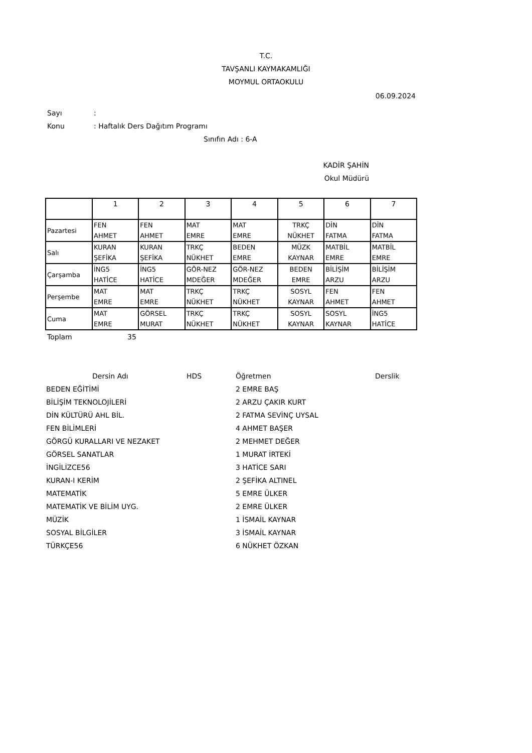T.C.
TAVŞANLI KAYMAKAMLIĞI
MOYMUL ORTAOKULU
06.09.2024
Sayı:
Konu: Haftalık Ders Dağıtım Programı
Sınıfın Adı : 6-A
KADİR ŞAHİN
Okul Müdürü
| | 1 | 2 | 3 | 4 | 5 | 6 | 7 |
| Pazartesi | FEN AHMET | FEN AHMET | MAT EMRE | MAT EMRE | TRKÇ NÜKHET | DİN FATMA | DİN FATMA |
| Salı | KURAN ŞEFİKA | KURAN ŞEFİKA | TRKÇ NÜKHET | BEDEN EMRE | MÜZK KAYNAR | MATBİL EMRE | MATBİL EMRE |
| Çarşamba | İNG5 HATİCE | İNG5 HATİCE | GÖR-NEZ MDEĞER | GÖR-NEZ MDEĞER | BEDEN EMRE | BİLİŞİM ARZU | BİLİŞİM ARZU |
| Perşembe | MAT EMRE | MAT EMRE | TRKÇ NÜKHET | TRKÇ NÜKHET | SOSYL KAYNAR | FEN AHMET | FEN AHMET |
| Cuma | MAT EMRE | GÖRSEL MURAT | TRKÇ NÜKHET | TRKÇ NÜKHET | SOSYL KAYNAR | SOSYL KAYNAR | İNG5 HATİCE |
Toplam 35
| Dersin Adı | HDS | Öğretmen | Derslik |
| --- | --- | --- | --- |
| BEDEN EĞİTİMİ | | 2 EMRE BAŞ | |
| BİLİŞİM TEKNOLOJİLERİ | | 2 ARZU ÇAKIR KURT | |
| DİN KÜLTÜRÜ AHL BİL. | | 2 FATMA SEVİNÇ UYSAL | |
| FEN BİLİMLERİ | | 4 AHMET BAŞER | |
| GÖRGÜ KURALLARI VE NEZAKET | | 2 MEHMET DEĞER | |
| GÖRSEL SANATLAR | | 1 MURAT İRTEKİ | |
| İNGİLİZCE56 | | 3 HATİCE SARI | |
| KURAN-I KERİM | | 2 ŞEFİKA ALTINEL | |
| MATEMATİK | | 5 EMRE ÜLKER | |
| MATEMATİK VE BİLİM UYG. | | 2 EMRE ÜLKER | |
| MÜZİK | | 1 İSMAİL KAYNAR | |
| SOSYAL BİLGİLER | | 3 İSMAİL KAYNAR | |
| TÜRKÇE56 | | 6 NÜKHET ÖZKAN | |